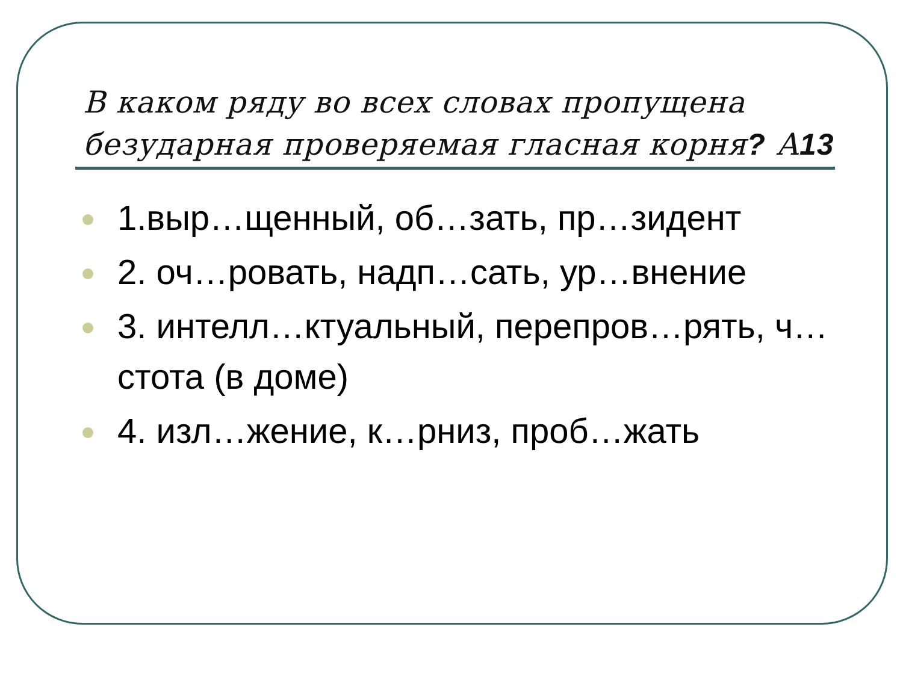В каком ряду во всех словах пропущена безударная проверяемая гласная корня? А13
1.выр…щенный, об…зать, пр…зидент
2. оч…ровать, надп…сать, ур…внение
3. интелл…ктуальный, перепров…рять, ч…стота (в доме)
4. изл…жение, к…рниз, проб…жать